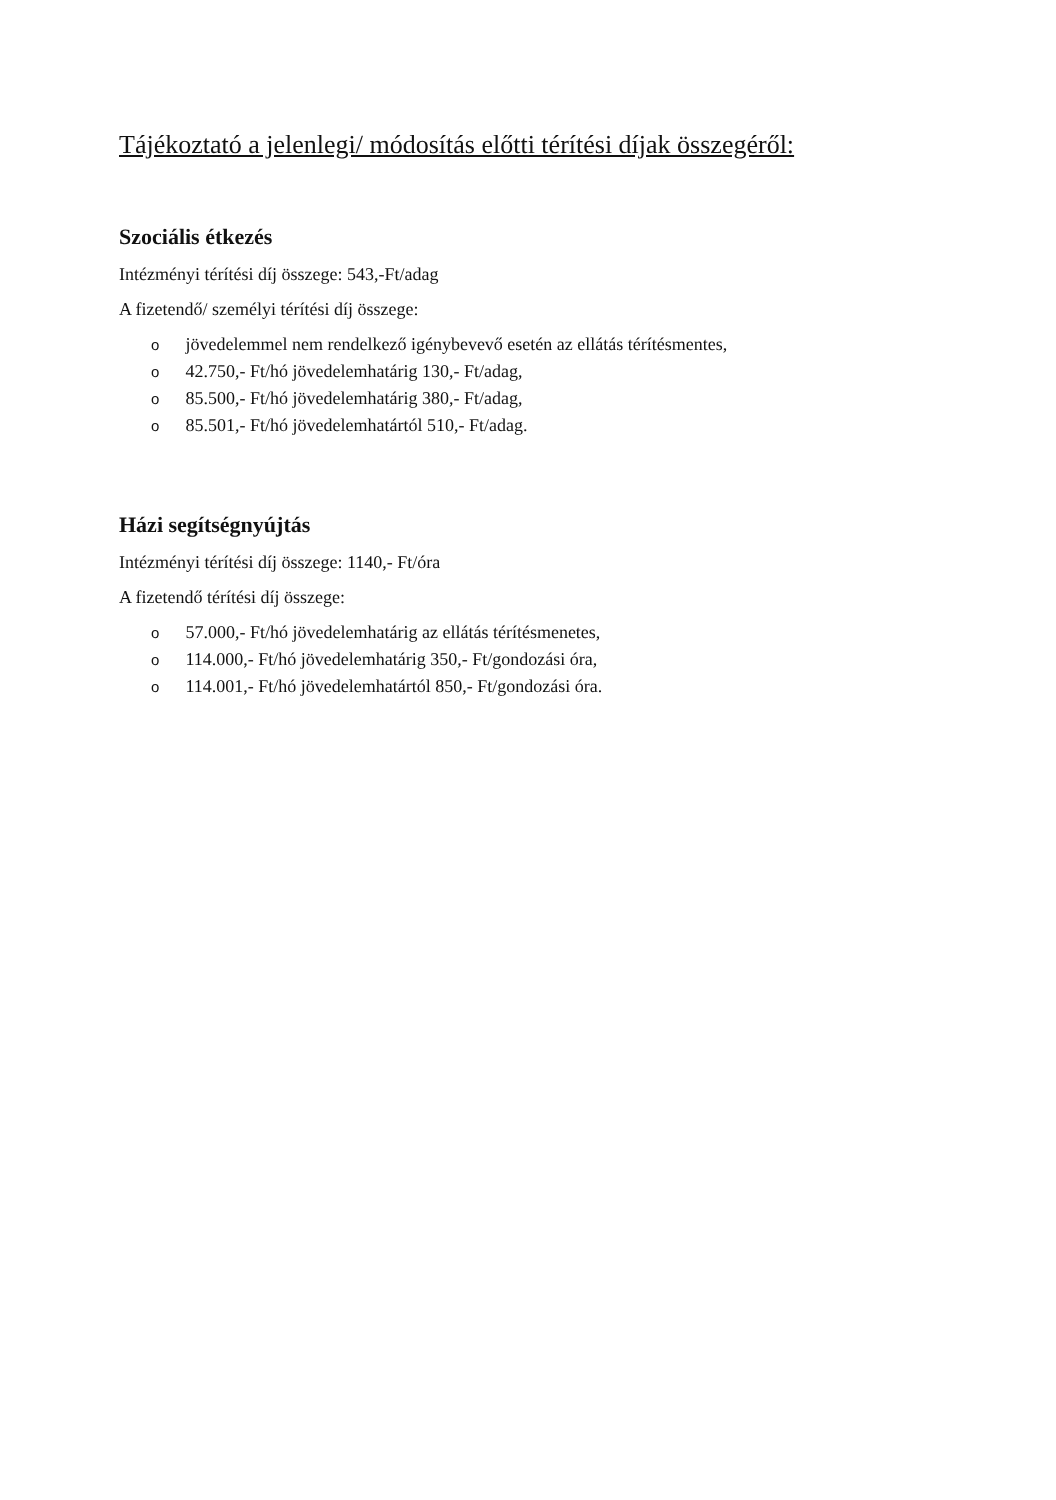Tájékoztató a jelenlegi/ módosítás előtti térítési díjak összegéről:
Szociális étkezés
Intézményi térítési díj összege: 543,-Ft/adag
A fizetendő/ személyi térítési díj összege:
o jövedelemmel nem rendelkező igénybevevő esetén az ellátás térítésmentes,
o 42.750,- Ft/hó jövedelemhatárig 130,- Ft/adag,
o 85.500,- Ft/hó jövedelemhatárig 380,- Ft/adag,
o 85.501,- Ft/hó jövedelemhatártól 510,- Ft/adag.
Házi segítségnyújtás
Intézményi térítési díj összege: 1140,- Ft/óra
A fizetendő térítési díj összege:
o 57.000,- Ft/hó jövedelemhatárig az ellátás térítésmenetes,
o 114.000,- Ft/hó jövedelemhatárig 350,- Ft/gondozási óra,
o 114.001,- Ft/hó jövedelemhatártól 850,- Ft/gondozási óra.